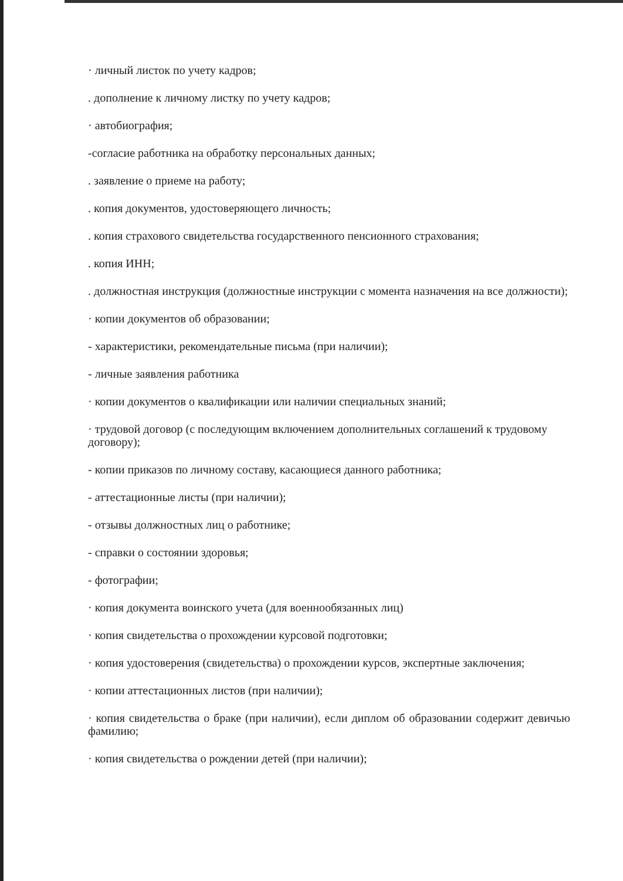· личный листок по учету кадров;
. дополнение к личному листку по учету кадров;
· автобиография;
-согласие работника на обработку персональных данных;
. заявление о приеме на работу;
. копия документов, удостоверяющего личность;
. копия страхового свидетельства государственного пенсионного страхования;
. копия ИНН;
. должностная инструкция (должностные инструкции с момента назначения на все должности);
· копии документов об образовании;
- характеристики, рекомендательные письма (при наличии);
- личные заявления работника
· копии документов о квалификации или наличии специальных знаний;
· трудовой договор (с последующим включением дополнительных соглашений к трудовому договору);
- копии приказов по личному составу, касающиеся данного работника;
- аттестационные листы (при наличии);
- отзывы должностных лиц о работнике;
- справки о состоянии здоровья;
- фотографии;
· копия документа воинского учета (для военнообязанных лиц)
· копия свидетельства о прохождении курсовой подготовки;
· копия удостоверения (свидетельства) о прохождении курсов, экспертные заключения;
· копии аттестационных листов (при наличии);
· копия свидетельства о браке (при наличии), если диплом об образовании содержит девичью фамилию;
· копия свидетельства о рождении детей (при наличии);